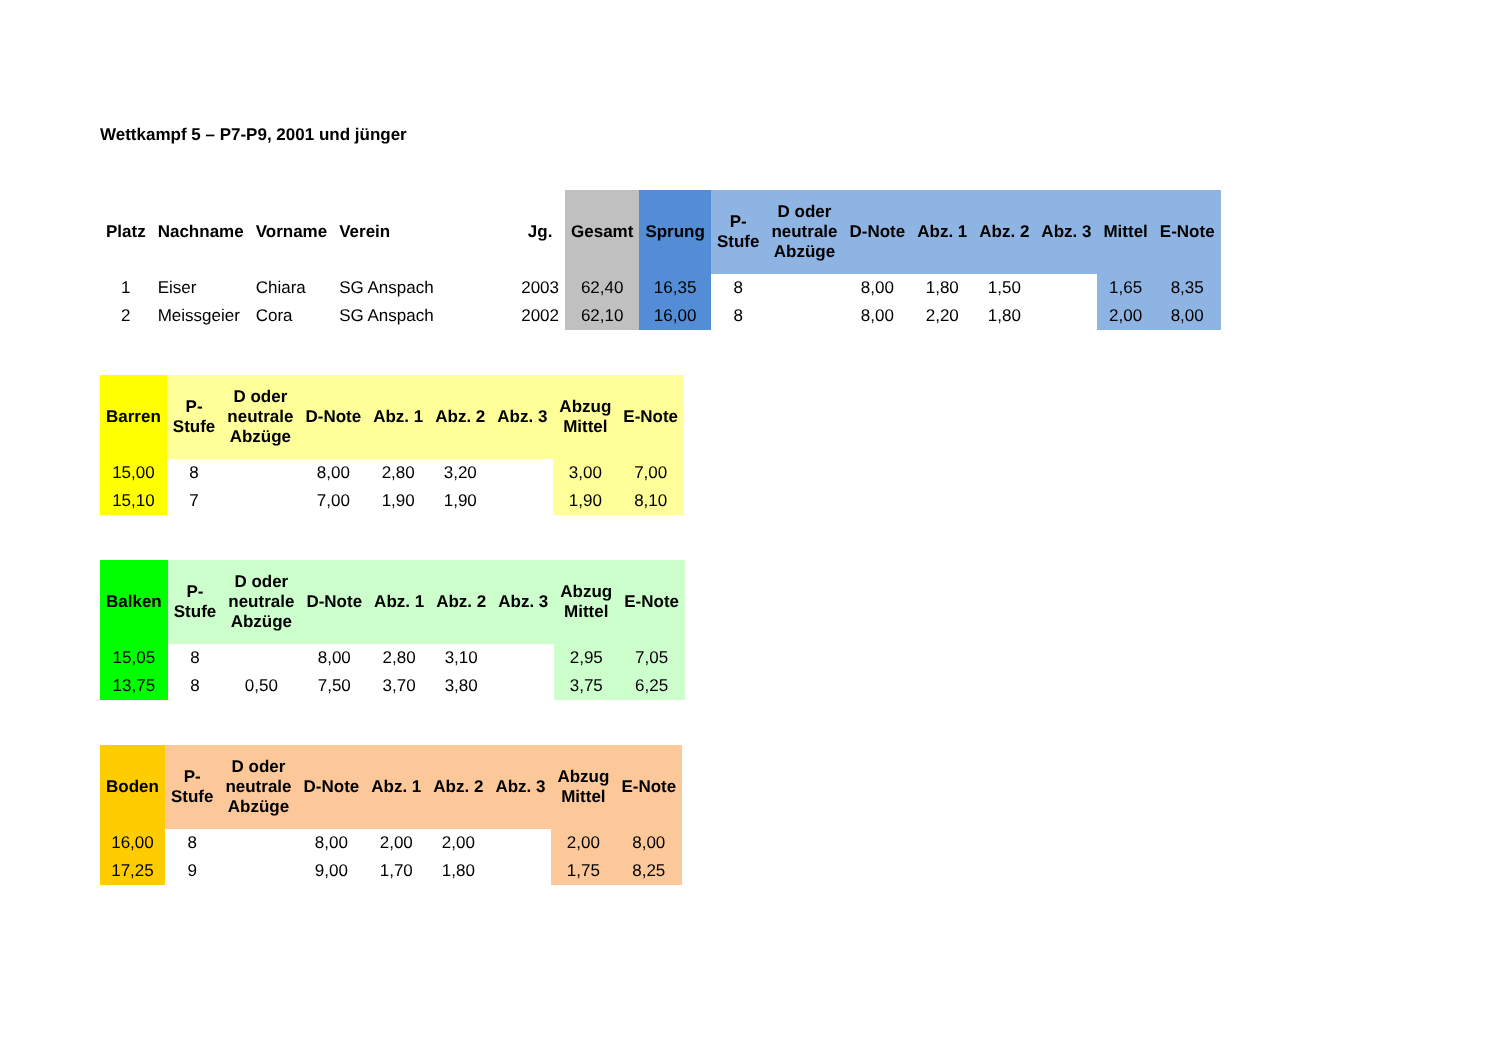Wettkampf 5 – P7-P9, 2001 und jünger
| Platz | Nachname | Vorname | Verein | Jg. | Gesamt | Sprung | P- Stufe | D oder neutrale Abzüge | D-Note | Abz. 1 | Abz. 2 | Abz. 3 | Mittel | E-Note |
| --- | --- | --- | --- | --- | --- | --- | --- | --- | --- | --- | --- | --- | --- | --- |
| 1 | Eiser | Chiara | SG Anspach | 2003 | 62,40 | 16,35 | 8 | | 8,00 | 1,80 | 1,50 | | 1,65 | 8,35 |
| 2 | Meissgeier | Cora | SG Anspach | 2002 | 62,10 | 16,00 | 8 | | 8,00 | 2,20 | 1,80 | | 2,00 | 8,00 |
| Barren | P- Stufe | D oder neutrale Abzüge | D-Note | Abz. 1 | Abz. 2 | Abz. 3 | Abzug Mittel | E-Note |
| --- | --- | --- | --- | --- | --- | --- | --- | --- |
| 15,00 | 8 | | 8,00 | 2,80 | 3,20 | | 3,00 | 7,00 |
| 15,10 | 7 | | 7,00 | 1,90 | 1,90 | | 1,90 | 8,10 |
| Balken | P- Stufe | D oder neutrale Abzüge | D-Note | Abz. 1 | Abz. 2 | Abz. 3 | Abzug Mittel | E-Note |
| --- | --- | --- | --- | --- | --- | --- | --- | --- |
| 15,05 | 8 | | 8,00 | 2,80 | 3,10 | | 2,95 | 7,05 |
| 13,75 | 8 | 0,50 | 7,50 | 3,70 | 3,80 | | 3,75 | 6,25 |
| Boden | P- Stufe | D oder neutrale Abzüge | D-Note | Abz. 1 | Abz. 2 | Abz. 3 | Abzug Mittel | E-Note |
| --- | --- | --- | --- | --- | --- | --- | --- | --- |
| 16,00 | 8 | | 8,00 | 2,00 | 2,00 | | 2,00 | 8,00 |
| 17,25 | 9 | | 9,00 | 1,70 | 1,80 | | 1,75 | 8,25 |